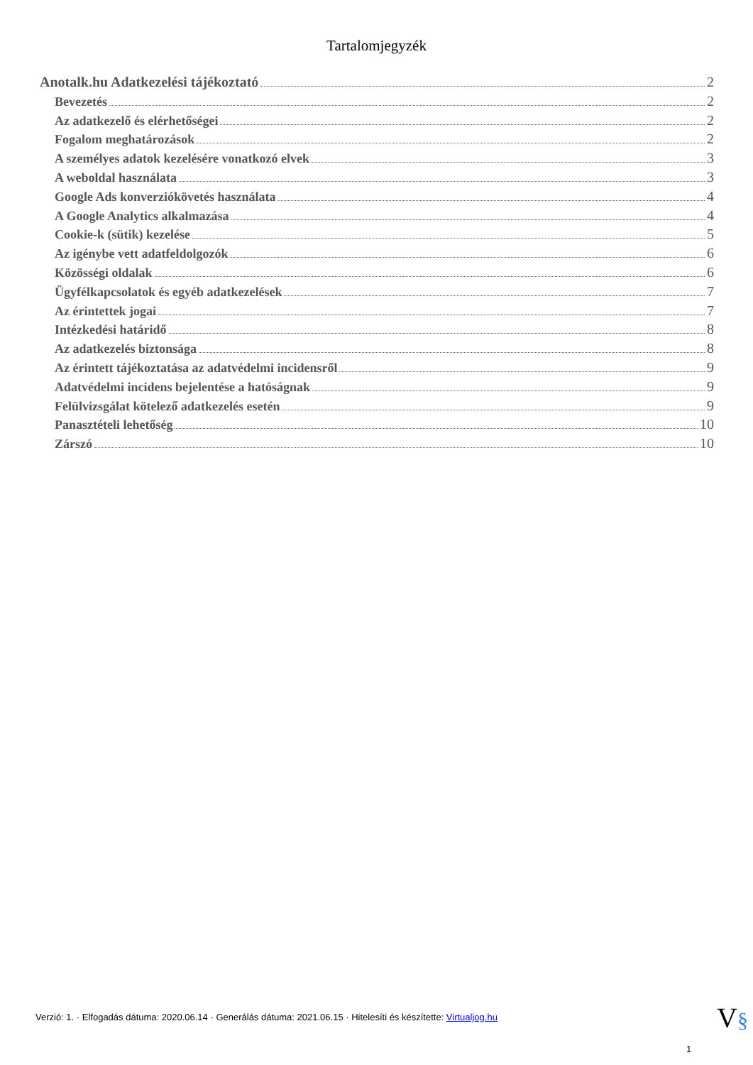Tartalomjegyzék
Anotalk.hu Adatkezelési tájékoztató 2
Bevezetés 2
Az adatkezelő és elérhetőségei 2
Fogalom meghatározások 2
A személyes adatok kezelésére vonatkozó elvek 3
A weboldal használata 3
Google Ads konverziókövetés használata 4
A Google Analytics alkalmazása 4
Cookie-k (sütik) kezelése 5
Az igénybe vett adatfeldolgozók 6
Közösségi oldalak 6
Ügyfélkapcsolatok és egyéb adatkezelések 7
Az érintettek jogai 7
Intézkedési határidő 8
Az adatkezelés biztonsága 8
Az érintett tájékoztatása az adatvédelmi incidensről 9
Adatvédelmi incidens bejelentése a hatóságnak 9
Felülvizsgálat kötelező adatkezelés esetén 9
Panasztételi lehetőség 10
Zárszó 10
Verzió: 1. · Elfogadás dátuma: 2020.06.14 · Generálás dátuma: 2021.06.15 · Hitelesíti és készítette: Virtualjog.hu
V§
1